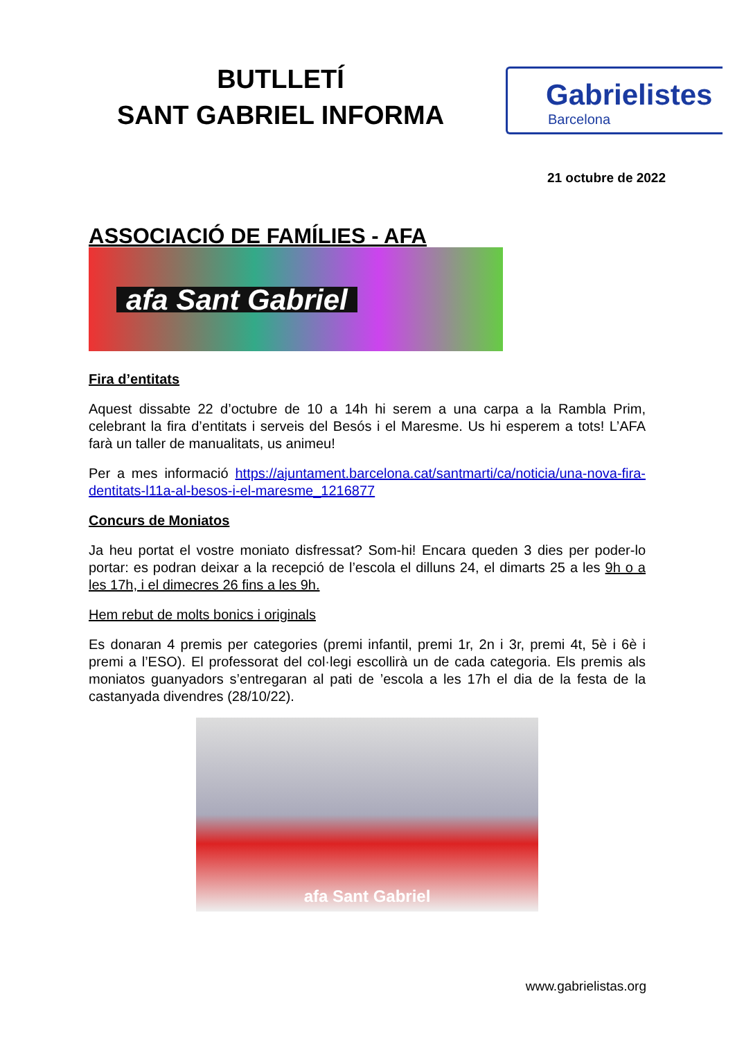BUTLLETÍ
SANT GABRIEL INFORMA
Gabrielistes
Barcelona
21 octubre de 2022
ASSOCIACIÓ DE FAMÍLIES - AFA
afa Sant Gabriel
Fira d’entitats
Aquest dissabte 22 d’octubre de 10 a 14h hi serem a una carpa a la Rambla Prim, celebrant la fira d’entitats i serveis del Besós i el Maresme. Us hi esperem a tots! L’AFA farà un taller de manualitats, us animeu!
Per a mes informació https://ajuntament.barcelona.cat/santmarti/ca/noticia/una-nova-fira-dentitats-l11a-al-besos-i-el-maresme_1216877
Concurs de Moniatos
Ja heu portat el vostre moniato disfressat? Som-hi! Encara queden 3 dies per poder-lo portar: es podran deixar a la recepció de l’escola el dilluns 24, el dimarts 25 a les 9h o a les 17h, i el dimecres 26 fins a les 9h.
Hem rebut de molts bonics i originals
Es donaran 4 premis per categories (premi infantil, premi 1r, 2n i 3r, premi 4t, 5è i 6è i premi a l’ESO). El professorat del col·legi escollirà un de cada categoria. Els premis als moniatos guanyadors s’entregaran al pati de ’escola a les 17h el dia de la festa de la castanyada divendres (28/10/22).
afa Sant Gabriel
www.gabrielistas.org